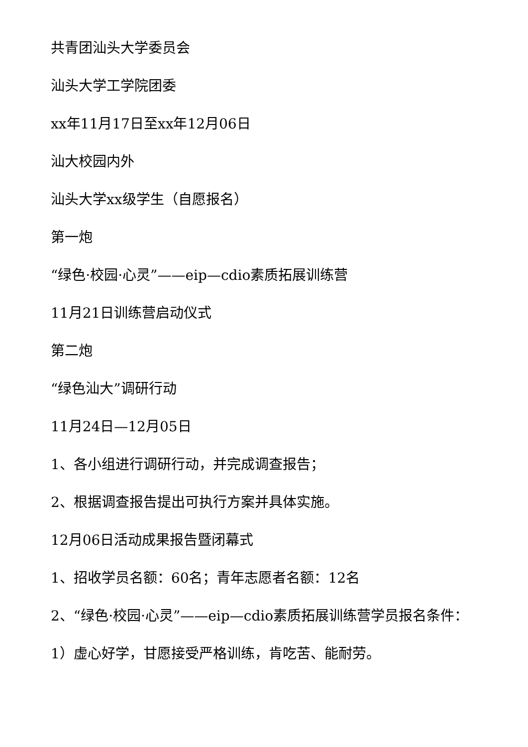共青团汕头大学委员会
汕头大学工学院团委
xx年11月17日至xx年12月06日
汕大校园内外
汕头大学xx级学生（自愿报名）
第一炮
“绿色·校园·心灵”——eip—cdio素质拓展训练营
11月21日训练营启动仪式
第二炮
“绿色汕大”调研行动
11月24日—12月05日
1、各小组进行调研行动，并完成调查报告；
2、根据调查报告提出可执行方案并具体实施。
12月06日活动成果报告暨闭幕式
1、招收学员名额：60名；青年志愿者名额：12名
2、“绿色·校园·心灵”——eip—cdio素质拓展训练营学员报名条件：
1）虚心好学，甘愿接受严格训练，肯吃苦、能耐劳。